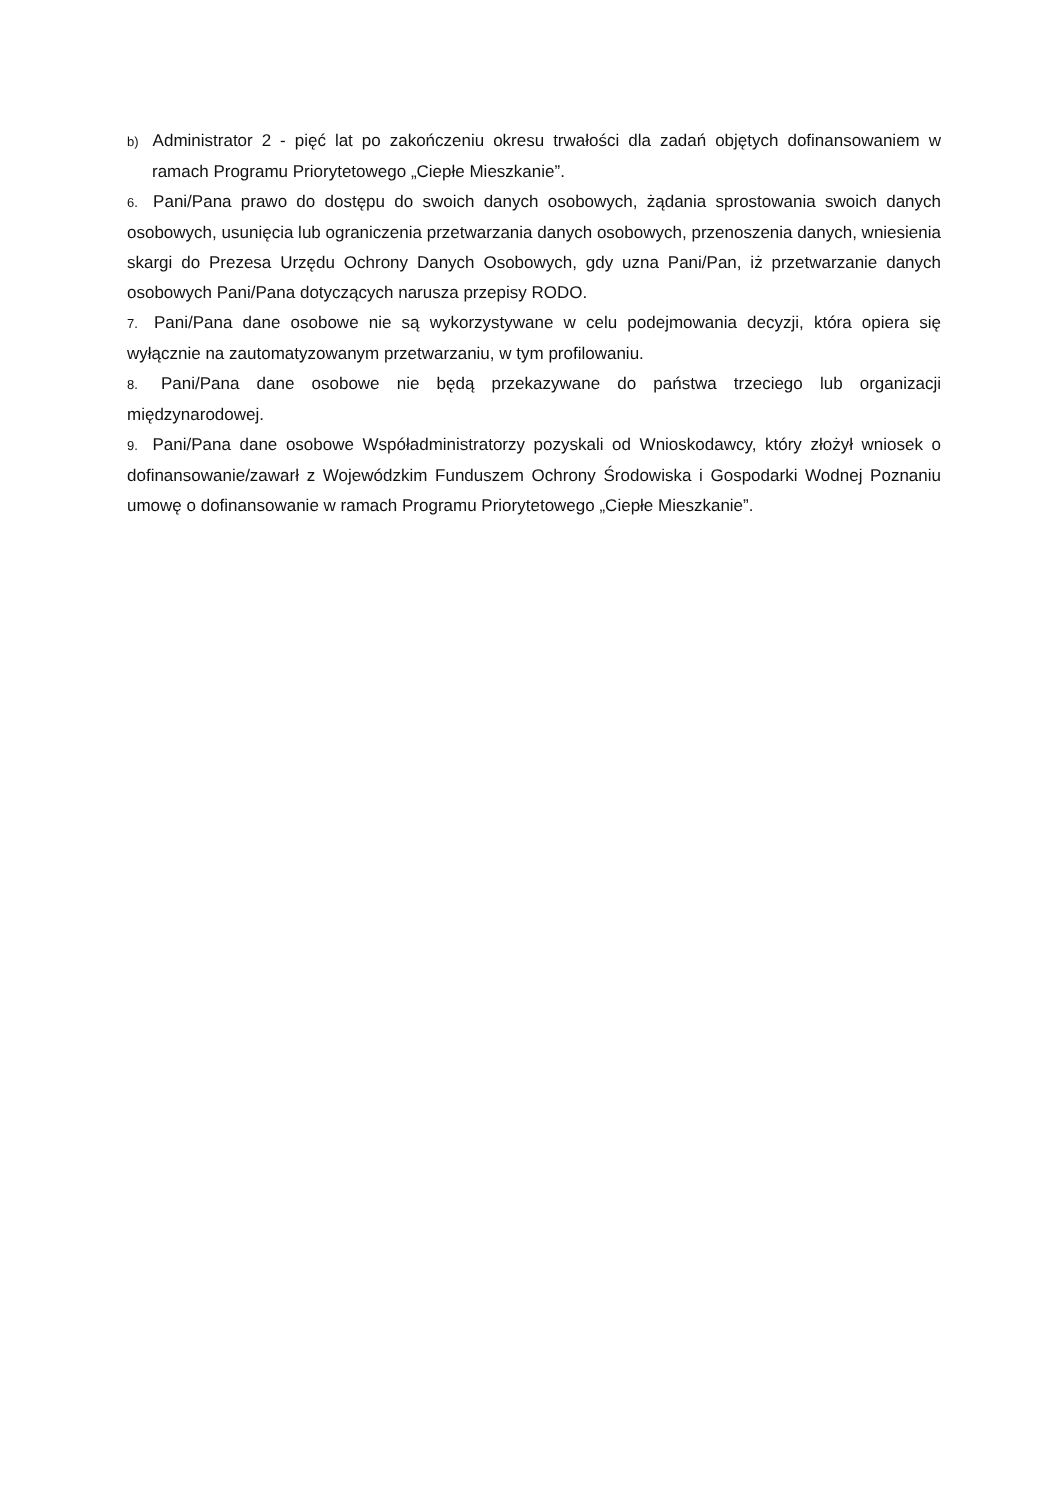b) Administrator 2 - pięć lat po zakończeniu okresu trwałości dla zadań objętych dofinansowaniem w ramach Programu Priorytetowego „Ciepłe Mieszkanie”.
6. Pani/Pana prawo do dostępu do swoich danych osobowych, żądania sprostowania swoich danych osobowych, usunięcia lub ograniczenia przetwarzania danych osobowych, przenoszenia danych, wniesienia skargi do Prezesa Urzędu Ochrony Danych Osobowych, gdy uzna Pani/Pan, iż przetwarzanie danych osobowych Pani/Pana dotyczących narusza przepisy RODO.
7. Pani/Pana dane osobowe nie są wykorzystywane w celu podejmowania decyzji, która opiera się wyłącznie na zautomatyzowanym przetwarzaniu, w tym profilowaniu.
8. Pani/Pana dane osobowe nie będą przekazywane do państwa trzeciego lub organizacji międzynarodowej.
9. Pani/Pana dane osobowe Współadministratorzy pozyskali od Wnioskodawcy, który złożył wniosek o dofinansowanie/zawarł z Wojewódzkim Funduszem Ochrony Środowiska i Gospodarki Wodnej Poznaniu umowę o dofinansowanie w ramach Programu Priorytetowego „Ciepłe Mieszkanie”.